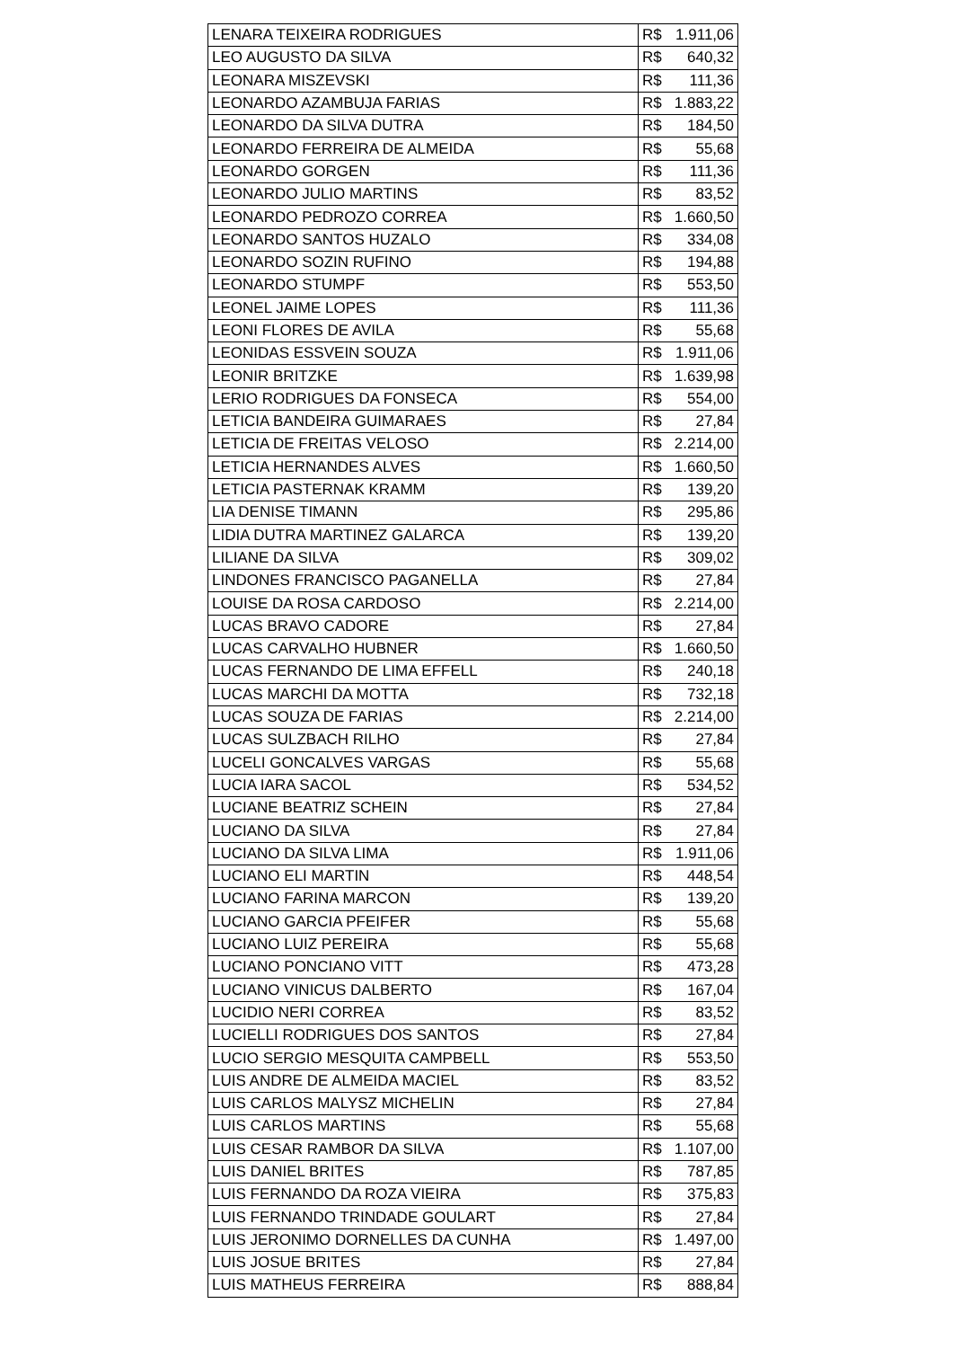| LENARA TEIXEIRA RODRIGUES | R$ 1.911,06 |
| LEO AUGUSTO DA SILVA | R$ 640,32 |
| LEONARA MISZEVSKI | R$ 111,36 |
| LEONARDO AZAMBUJA FARIAS | R$ 1.883,22 |
| LEONARDO DA SILVA DUTRA | R$ 184,50 |
| LEONARDO FERREIRA DE ALMEIDA | R$ 55,68 |
| LEONARDO GORGEN | R$ 111,36 |
| LEONARDO JULIO MARTINS | R$ 83,52 |
| LEONARDO PEDROZO CORREA | R$ 1.660,50 |
| LEONARDO SANTOS HUZALO | R$ 334,08 |
| LEONARDO SOZIN RUFINO | R$ 194,88 |
| LEONARDO STUMPF | R$ 553,50 |
| LEONEL JAIME LOPES | R$ 111,36 |
| LEONI FLORES DE AVILA | R$ 55,68 |
| LEONIDAS ESSVEIN SOUZA | R$ 1.911,06 |
| LEONIR BRITZKE | R$ 1.639,98 |
| LERIO RODRIGUES DA FONSECA | R$ 554,00 |
| LETICIA BANDEIRA GUIMARAES | R$ 27,84 |
| LETICIA DE FREITAS VELOSO | R$ 2.214,00 |
| LETICIA HERNANDES ALVES | R$ 1.660,50 |
| LETICIA PASTERNAK KRAMM | R$ 139,20 |
| LIA DENISE TIMANN | R$ 295,86 |
| LIDIA DUTRA MARTINEZ GALARCA | R$ 139,20 |
| LILIANE DA SILVA | R$ 309,02 |
| LINDONES FRANCISCO PAGANELLA | R$ 27,84 |
| LOUISE DA ROSA CARDOSO | R$ 2.214,00 |
| LUCAS BRAVO CADORE | R$ 27,84 |
| LUCAS CARVALHO HUBNER | R$ 1.660,50 |
| LUCAS FERNANDO DE LIMA EFFELL | R$ 240,18 |
| LUCAS MARCHI DA MOTTA | R$ 732,18 |
| LUCAS SOUZA DE FARIAS | R$ 2.214,00 |
| LUCAS SULZBACH RILHO | R$ 27,84 |
| LUCELI GONCALVES VARGAS | R$ 55,68 |
| LUCIA IARA SACOL | R$ 534,52 |
| LUCIANE BEATRIZ SCHEIN | R$ 27,84 |
| LUCIANO DA SILVA | R$ 27,84 |
| LUCIANO DA SILVA LIMA | R$ 1.911,06 |
| LUCIANO ELI MARTIN | R$ 448,54 |
| LUCIANO FARINA MARCON | R$ 139,20 |
| LUCIANO GARCIA PFEIFER | R$ 55,68 |
| LUCIANO LUIZ PEREIRA | R$ 55,68 |
| LUCIANO PONCIANO VITT | R$ 473,28 |
| LUCIANO VINICUS DALBERTO | R$ 167,04 |
| LUCIDIO NERI CORREA | R$ 83,52 |
| LUCIELLI RODRIGUES DOS SANTOS | R$ 27,84 |
| LUCIO SERGIO MESQUITA CAMPBELL | R$ 553,50 |
| LUIS ANDRE DE ALMEIDA MACIEL | R$ 83,52 |
| LUIS CARLOS MALYSZ MICHELIN | R$ 27,84 |
| LUIS CARLOS MARTINS | R$ 55,68 |
| LUIS CESAR RAMBOR DA SILVA | R$ 1.107,00 |
| LUIS DANIEL BRITES | R$ 787,85 |
| LUIS FERNANDO DA ROZA VIEIRA | R$ 375,83 |
| LUIS FERNANDO TRINDADE GOULART | R$ 27,84 |
| LUIS JERONIMO DORNELLES DA CUNHA | R$ 1.497,00 |
| LUIS JOSUE BRITES | R$ 27,84 |
| LUIS MATHEUS FERREIRA | R$ 888,84 |